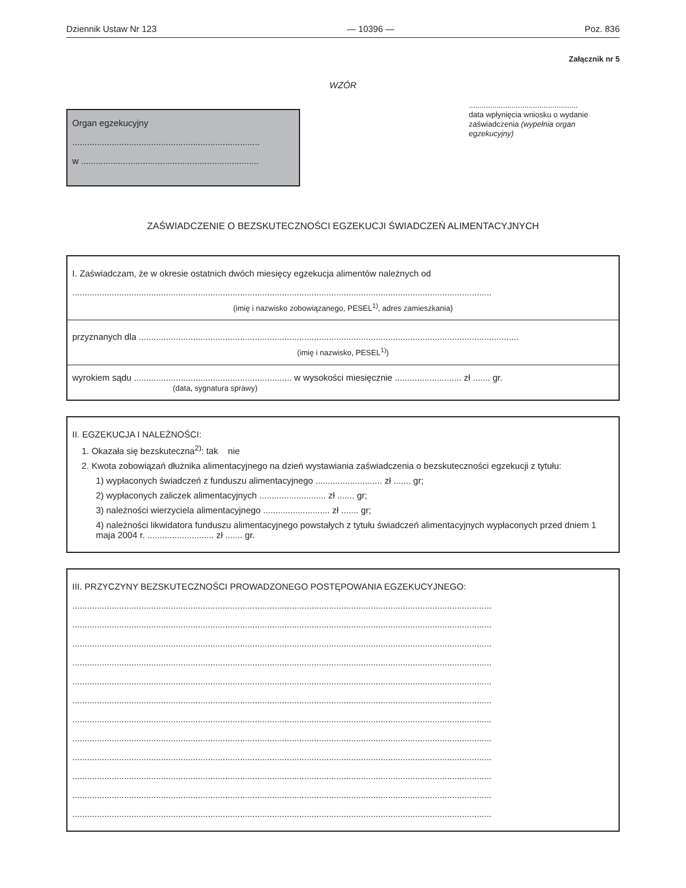Dziennik Ustaw Nr 123 — 10396 — Poz. 836
Załącznik nr 5
WZÓR
Organ egzekucyjny
............................................................................
w ........................................................................
...................................................
data wpłynięcia wniosku o wydanie zaświadczenia (wypełnia organ egzekucyjny)
ZAŚWIADCZENIE O BEZSKUTECZNOŚCI EGZEKUCJI ŚWIADCZEŃ ALIMENTACYJNYCH
I. Zaświadczam, że w okresie ostatnich dwóch miesięcy egzekucja alimentów należnych od
..........................................................................................................................................................................
(imię i nazwisko zobowiązanego, PESEL<sup>1)</sup>, adres zamieszkania)
przyznanych dla ..........................................................................................................................................................
(imię i nazwisko, PESEL<sup>1)</sup>)
wyrokiem sądu ................................................................ w wysokości miesięcznie ........................... zł ....... gr.
(data, sygnatura sprawy)
II. EGZEKUCJA I NALEŻNOŚCI:
1. Okazała się bezskuteczna<sup>2)</sup>: tak nie
2. Kwota zobowiązań dłużnika alimentacyjnego na dzień wystawiania zaświadczenia o bezskuteczności egzekucji z tytułu:
1) wypłaconych świadczeń z funduszu alimentacyjnego ........................... zł ....... gr;
2) wypłaconych zaliczek alimentacyjnych ........................... zł ....... gr;
3) należności wierzyciela alimentacyjnego ........................... zł ....... gr;
4) należności likwidatora funduszu alimentacyjnego powstałych z tytułu świadczeń alimentacyjnych wypłaconych przed dniem 1 maja 2004 r. ........................... zł ....... gr.
III. PRZYCZYNY BEZSKUTECZNOŚCI PROWADZONEGO POSTĘPOWANIA EGZEKUCYJNEGO:
..........................................................................................................................................................................
..........................................................................................................................................................................
..........................................................................................................................................................................
..........................................................................................................................................................................
..........................................................................................................................................................................
..........................................................................................................................................................................
..........................................................................................................................................................................
..........................................................................................................................................................................
..........................................................................................................................................................................
..........................................................................................................................................................................
..........................................................................................................................................................................
..........................................................................................................................................................................